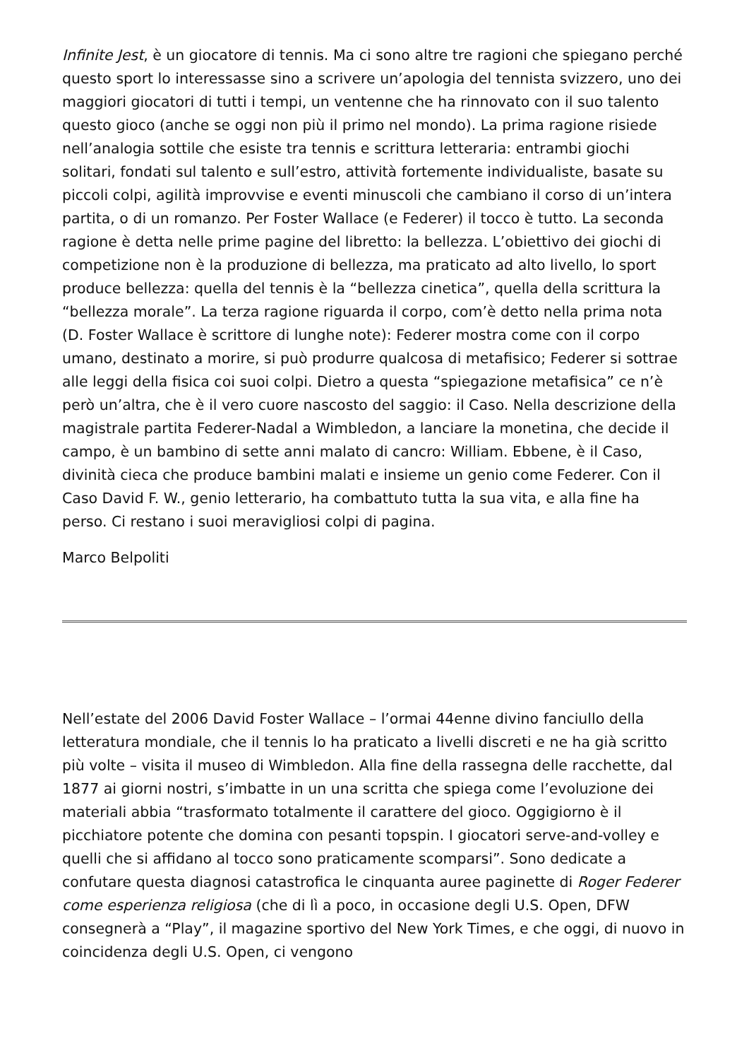Infinite Jest, è un giocatore di tennis. Ma ci sono altre tre ragioni che spiegano perché questo sport lo interessasse sino a scrivere un’apologia del tennista svizzero, uno dei maggiori giocatori di tutti i tempi, un ventenne che ha rinnovato con il suo talento questo gioco (anche se oggi non più il primo nel mondo). La prima ragione risiede nell’analogia sottile che esiste tra tennis e scrittura letteraria: entrambi giochi solitari, fondati sul talento e sull’estro, attività fortemente individualiste, basate su piccoli colpi, agilità improvvise e eventi minuscoli che cambiano il corso di un’intera partita, o di un romanzo. Per Foster Wallace (e Federer) il tocco è tutto. La seconda ragione è detta nelle prime pagine del libretto: la bellezza. L’obiettivo dei giochi di competizione non è la produzione di bellezza, ma praticato ad alto livello, lo sport produce bellezza: quella del tennis è la “bellezza cinetica”, quella della scrittura la “bellezza morale”. La terza ragione riguarda il corpo, com’è detto nella prima nota (D. Foster Wallace è scrittore di lunghe note): Federer mostra come con il corpo umano, destinato a morire, si può produrre qualcosa di metafisico; Federer si sottrae alle leggi della fisica coi suoi colpi. Dietro a questa “spiegazione metafisica” ce n’è però un’altra, che è il vero cuore nascosto del saggio: il Caso. Nella descrizione della magistrale partita Federer-Nadal a Wimbledon, a lanciare la monetina, che decide il campo, è un bambino di sette anni malato di cancro: William. Ebbene, è il Caso, divinità cieca che produce bambini malati e insieme un genio come Federer. Con il Caso David F. W., genio letterario, ha combattuto tutta la sua vita, e alla fine ha perso. Ci restano i suoi meravigliosi colpi di pagina.
Marco Belpoliti
Nell’estate del 2006 David Foster Wallace – l’ormai 44enne divino fanciullo della letteratura mondiale, che il tennis lo ha praticato a livelli discreti e ne ha già scritto più volte – visita il museo di Wimbledon. Alla fine della rassegna delle racchette, dal 1877 ai giorni nostri, s’imbatte in un una scritta che spiega come l’evoluzione dei materiali abbia “trasformato totalmente il carattere del gioco. Oggigiorno è il picchiatore potente che domina con pesanti topspin. I giocatori serve-and-volley e quelli che si affidano al tocco sono praticamente scomparsi”. Sono dedicate a confutare questa diagnosi catastrofica le cinquanta auree paginette di Roger Federer come esperienza religiosa (che di lì a poco, in occasione degli U.S. Open, DFW consegnerà a “Play”, il magazine sportivo del New York Times, e che oggi, di nuovo in coincidenza degli U.S. Open, ci vengono